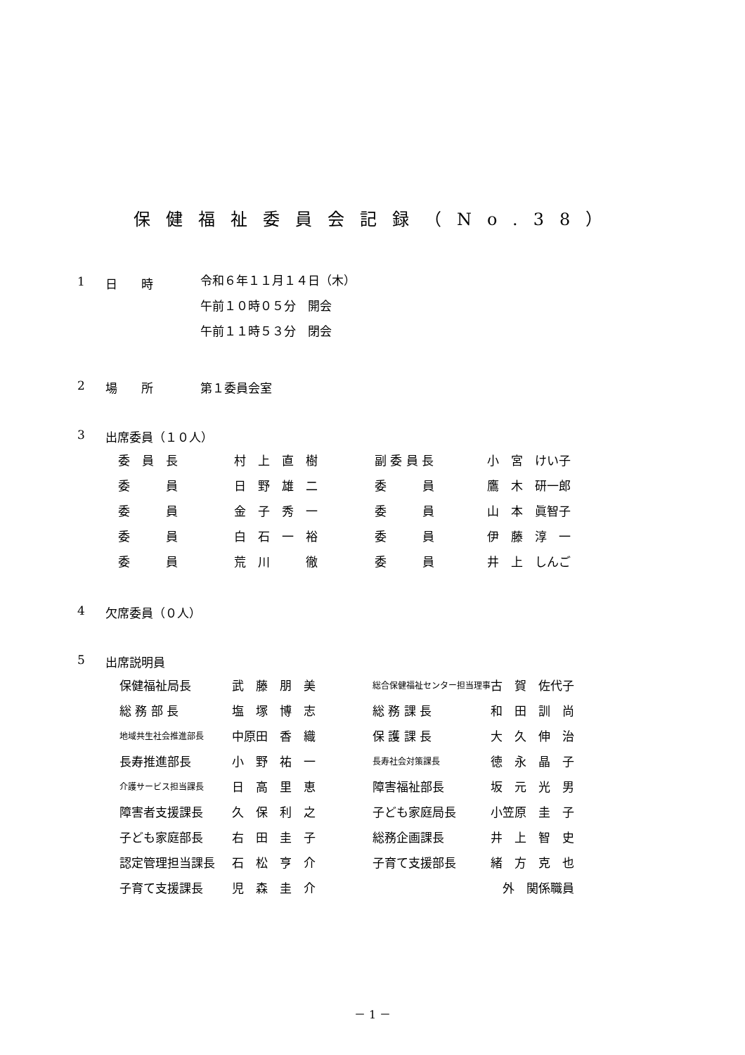保健福祉委員会記録（No.38）
1 日　　時
令和６年１１月１４日（木）
午前１０時０５分　開会
午前１１時５３分　閉会
2 場　　所 第１委員会室
3 出席委員（１０人）
| 委 員 長 | 村 上 直 樹 | 副 委 員 長 | 小 宮 けい子 |
| 委 員 | 日 野 雄 二 | 委 員 | 鷹 木 研一郎 |
| 委 員 | 金 子 秀 一 | 委 員 | 山 本 眞智子 |
| 委 員 | 白 石 一 裕 | 委 員 | 伊 藤 淳 一 |
| 委 員 | 荒 川 徹 | 委 員 | 井 上 しんご |
4 欠席委員（０人）
5 出席説明員
| 保健福祉局長 | 武 藤 朋 美 | 総合保健福祉センター担当理事 | 古 賀 佐代子 |
| 総 務 部 長 | 塩 塚 博 志 | 総 務 課 長 | 和 田 訓 尚 |
| 地域共生社会推進部長 | 中原田 香 織 | 保 護 課 長 | 大 久 伸 治 |
| 長寿推進部長 | 小 野 祐 一 | 長寿社会対策課長 | 徳 永 晶 子 |
| 介護サービス担当課長 | 日 高 里 恵 | 障害福祉部長 | 坂 元 光 男 |
| 障害者支援課長 | 久 保 利 之 | 子ども家庭局長 | 小笠原 圭 子 |
| 子ども家庭部長 | 右 田 圭 子 | 総務企画課長 | 井 上 智 史 |
| 認定管理担当課長 | 石 松 亨 介 | 子育て支援部長 | 緒 方 克 也 |
| 子育て支援課長 | 児 森 圭 介 | | 外 関係職員 |
－ 1 －